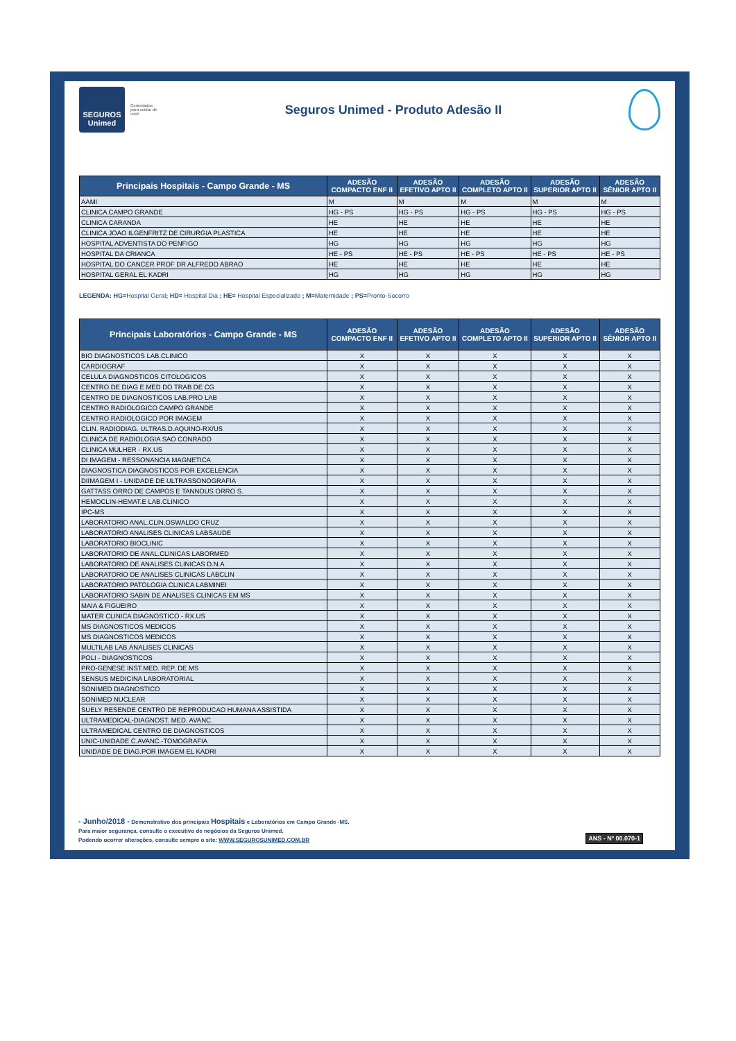SEGUROS Unimed
Conectados para cuidar de você
Seguros Unimed - Produto Adesão II
| Principais Hospitais - Campo Grande - MS | ADESÃO COMPACTO ENF II | ADESÃO EFETIVO APTO II | ADESÃO COMPLETO APTO II | ADESÃO SUPERIOR APTO II | ADESÃO SÊNIOR APTO II |
| --- | --- | --- | --- | --- | --- |
| AAMI | M | M | M | M | M |
| CLINICA CAMPO GRANDE | HG - PS | HG - PS | HG - PS | HG - PS | HG - PS |
| CLINICA CARANDA | HE | HE | HE | HE | HE |
| CLINICA JOAO ILGENFRITZ DE CIRURGIA PLASTICA | HE | HE | HE | HE | HE |
| HOSPITAL ADVENTISTA DO PENFIGO | HG | HG | HG | HG | HG |
| HOSPITAL DA CRIANCA | HE - PS | HE - PS | HE - PS | HE - PS | HE - PS |
| HOSPITAL DO CANCER PROF DR ALFREDO ABRAO | HE | HE | HE | HE | HE |
| HOSPITAL GERAL EL KADRI | HG | HG | HG | HG | HG |
LEGENDA: HG=Hospital Geral; HD= Hospital Dia ; HE= Hospital Especializado ; M=Maternidade ; PS=Pronto-Socorro
| Principais Laboratórios - Campo Grande - MS | ADESÃO COMPACTO ENF II | ADESÃO EFETIVO APTO II | ADESÃO COMPLETO APTO II | ADESÃO SUPERIOR APTO II | ADESÃO SÊNIOR APTO II |
| --- | --- | --- | --- | --- | --- |
| BIO DIAGNOSTICOS LAB.CLINICO | X | X | X | X | X |
| CARDIOGRAF | X | X | X | X | X |
| CELULA DIAGNOSTICOS CITOLOGICOS | X | X | X | X | X |
| CENTRO DE DIAG E MED DO TRAB DE CG | X | X | X | X | X |
| CENTRO DE DIAGNOSTICOS LAB.PRO LAB | X | X | X | X | X |
| CENTRO RADIOLOGICO CAMPO GRANDE | X | X | X | X | X |
| CENTRO RADIOLOGICO POR IMAGEM | X | X | X | X | X |
| CLIN. RADIODIAG. ULTRAS.D.AQUINO-RX/US | X | X | X | X | X |
| CLINICA DE RADIOLOGIA SAO CONRADO | X | X | X | X | X |
| CLINICA MULHER - RX.US | X | X | X | X | X |
| DI IMAGEM - RESSONANCIA MAGNETICA | X | X | X | X | X |
| DIAGNOSTICA DIAGNOSTICOS POR EXCELENCIA | X | X | X | X | X |
| DIIMAGEM I - UNIDADE DE ULTRASSONOGRAFIA | X | X | X | X | X |
| GATTASS ORRO DE CAMPOS E TANNOUS ORRO S. | X | X | X | X | X |
| HEMOCLIN-HEMAT.E LAB.CLINICO | X | X | X | X | X |
| IPC-MS | X | X | X | X | X |
| LABORATORIO ANAL.CLIN.OSWALDO CRUZ | X | X | X | X | X |
| LABORATORIO ANALISES CLINICAS LABSAUDE | X | X | X | X | X |
| LABORATORIO BIOCLINIC | X | X | X | X | X |
| LABORATORIO DE ANAL.CLINICAS LABORMED | X | X | X | X | X |
| LABORATORIO DE ANALISES CLINICAS D.N.A | X | X | X | X | X |
| LABORATORIO DE ANALISES CLINICAS LABCLIN | X | X | X | X | X |
| LABORATORIO PATOLOGIA CLINICA LABMINEI | X | X | X | X | X |
| LABORATORIO SABIN DE ANALISES CLINICAS EM MS | X | X | X | X | X |
| MAIA & FIGUEIRO | X | X | X | X | X |
| MATER CLINICA DIAGNOSTICO - RX.US | X | X | X | X | X |
| MS DIAGNOSTICOS MEDICOS | X | X | X | X | X |
| MS DIAGNOSTICOS MEDICOS | X | X | X | X | X |
| MULTILAB LAB.ANALISES CLINICAS | X | X | X | X | X |
| POLI - DIAGNOSTICOS | X | X | X | X | X |
| PRO-GENESE INST.MED. REP. DE MS | X | X | X | X | X |
| SENSUS MEDICINA LABORATORIAL | X | X | X | X | X |
| SONIMED DIAGNOSTICO | X | X | X | X | X |
| SONIMED NUCLEAR | X | X | X | X | X |
| SUELY RESENDE CENTRO DE REPRODUCAO HUMANA ASSISTIDA | X | X | X | X | X |
| ULTRAMEDICAL-DIAGNOST. MED. AVANC. | X | X | X | X | X |
| ULTRAMEDICAL CENTRO DE DIAGNOSTICOS | X | X | X | X | X |
| UNIC-UNIDADE C.AVANC.-TOMOGRAFIA | X | X | X | X | X |
| UNIDADE DE DIAG.POR IMAGEM EL KADRI | X | X | X | X | X |
- Junho/2018 - Demonstrativo dos principais Hospitais e Laboratórios em Campo Grande -MS.
Para maior segurança, consulte o executivo de negócios da Seguros Unimed.
Podendo ocorrer alterações, consulte sempre o site: WWW.SEGUROSUNIMED.COM.BR
ANS - Nº 00.070-1